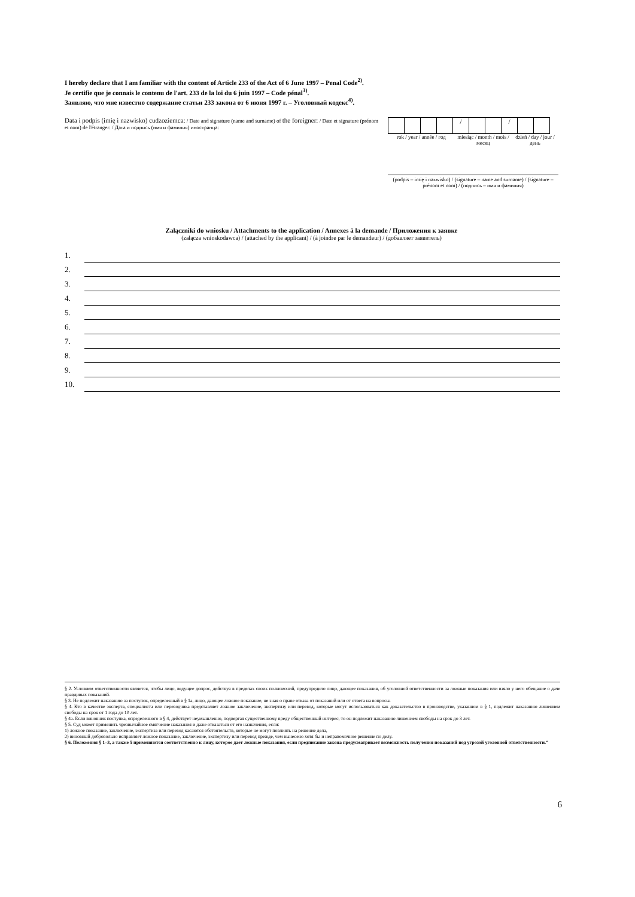I hereby declare that I am familiar with the content of Article 233 of the Act of 6 June 1997 – Penal Code<sup>2)</sup>.
Je certifie que je connais le contenu de l'art. 233 de la loi du 6 juin 1997 – Code pénal<sup>3)</sup>.
Заявляю, что мне известно содержание статьи 233 закона от 6 июня 1997 г. – Уголовный кодекс<sup>4)</sup>.
Data i podpis (imię i nazwisko) cudzoziemca: / Date and signature (name and surname) of the foreigner: / Date et signature (prénom et nom) de l'étranger: / Дата и подпись (имя и фамилия) иностранца:
/ /
rok / year / année / год
miesiąc / month / mois / месяц
dzień / day / jour / день
(podpis – imię i nazwisko) / (signature – name and surname) / (signature – prénom et nom) / (подпись – имя и фамилия)
Załączniki do wniosku / Attachments to the application / Annexes à la demande / Приложения к заявке
(załącza wnioskodawca) / (attached by the applicant) / (à joindre par le demandeur) / (добавляет заявитель)
1.
2.
3.
4.
5.
6.
7.
8.
9.
10.
§ 2. Условием ответственности является, чтобы лицо, ведущее допрос, действуя в пределах своих полномочий, предупредило лицо, дающее показания, об уголовной ответственности за ложные показания или взяло у него обещание о даче правдивых показаний.
§ 3. Не подлежит наказанию за поступок, определенный в § 1a, лицо, дающее ложное показание, не зная о праве отказа от показаний или от ответа на вопросы.
§ 4. Кто в качестве эксперта, специалиста или переводчика представляет ложное заключение, экспертизу или перевод, которые могут использоваться как доказательство в производстве, указанном в § 1, подлежит наказанию лишением свободы на срок от 1 года до 10 лет.
§ 4а. Если виновник поступка, определенного в § 4, действует неумышленно, подвергая существенному вреду общественный интерес, то он подлежит наказанию лишением свободы на срок до 3 лет.
§ 5. Суд может применить чрезвычайное смягчение наказания и даже отказаться от его назначения, если:
1) ложное показание, заключение, экспертиза или перевод касаются обстоятельств, которые не могут повлиять на решение дела,
2) виновный добровольно исправляет ложное показание, заключение, экспертизу или перевод прежде, чем вынесено хотя бы и неправомочное решение по делу.
§ 6. Положения § 1–3, а также 5 применяются соответственно к лицу, которое дает ложные показания, если предписание закона предусматривает возможность получения показаний под угрозой уголовной ответственности.”
6